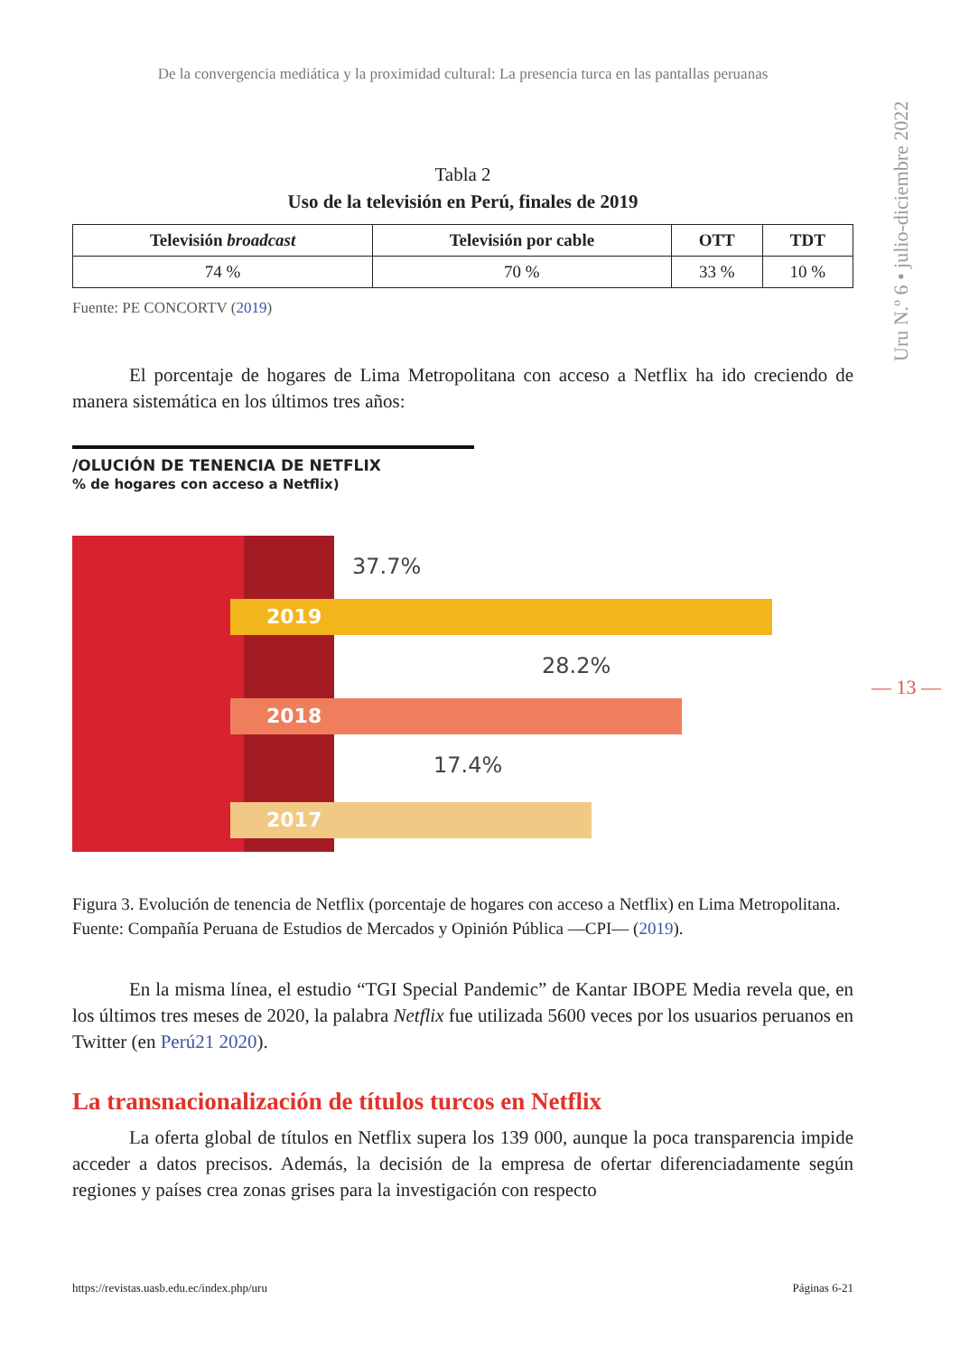Uru N.º 6 • julio-diciembre 2022
— 13 —
De la convergencia mediática y la proximidad cultural: La presencia turca en las pantallas peruanas
Tabla 2
Uso de la televisión en Perú, finales de 2019
| Televisión broadcast | Televisión por cable | OTT | TDT |
| --- | --- | --- | --- |
| 74 % | 70 % | 33 % | 10 % |
Fuente: PE CONCORTV (2019)
El porcentaje de hogares de Lima Metropolitana con acceso a Netflix ha ido creciendo de manera sistemática en los últimos tres años:
/OLUCIÓN DE TENENCIA DE NETFLIX
% de hogares con acceso a Netflix)
37.7%
2019
28.2%
2018
17.4%
2017
Figura 3. Evolución de tenencia de Netflix (porcentaje de hogares con acceso a Netflix) en Lima Metropolitana. Fuente: Compañía Peruana de Estudios de Mercados y Opinión Pública —CPI— (2019).
En la misma línea, el estudio “TGI Special Pandemic” de Kantar IBOPE Media revela que, en los últimos tres meses de 2020, la palabra Netflix fue utilizada 5600 veces por los usuarios peruanos en Twitter (en Perú21 2020).
La transnacionalización de títulos turcos en Netflix
La oferta global de títulos en Netflix supera los 139 000, aunque la poca transparencia impide acceder a datos precisos. Además, la decisión de la empresa de ofertar diferenciadamente según regiones y países crea zonas grises para la investigación con respecto
https://revistas.uasb.edu.ec/index.php/uru Páginas 6-21